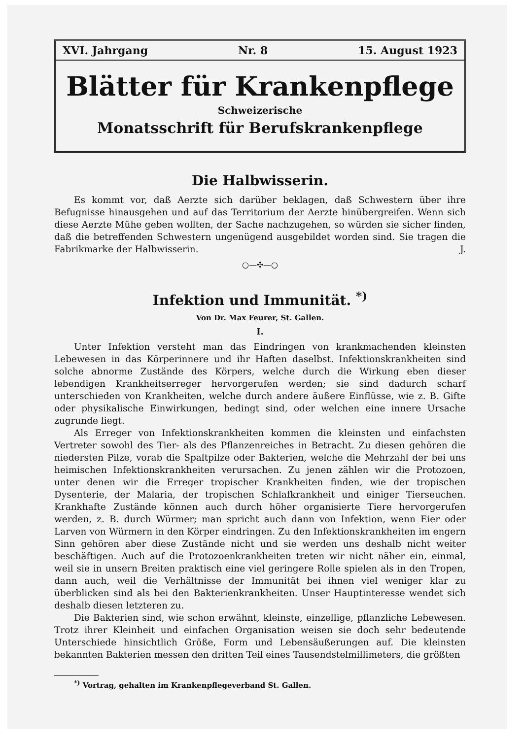XVI. Jahrgang Nr. 8 15. August 1923
Blätter für Krankenpflege
Schweizerische
Monatsschrift für Berufskrankenpflege
Die Halbwisserin.
Es kommt vor, daß Aerzte sich darüber beklagen, daß Schwestern über ihre Befugnisse hinausgehen und auf das Territorium der Aerzte hinübergreifen. Wenn sich diese Aerzte Mühe geben wollten, der Sache nachzugehen, so würden sie sicher finden, daß die betreffenden Schwestern ungenügend ausgebildet worden sind. Sie tragen die Fabrikmarke der Halbwisserin. J.
○—✣—○
Infektion und Immunität. <sup>*)</sup>
Von Dr. Max Feurer, St. Gallen.
I.
Unter Infektion versteht man das Eindringen von krankmachenden kleinsten Lebewesen in das Körperinnere und ihr Haften daselbst. Infektionskrankheiten sind solche abnorme Zustände des Körpers, welche durch die Wirkung eben dieser lebendigen Krankheitserreger hervorgerufen werden; sie sind dadurch scharf unterschieden von Krankheiten, welche durch andere äußere Einflüsse, wie z. B. Gifte oder physikalische Einwirkungen, bedingt sind, oder welchen eine innere Ursache zugrunde liegt.
Als Erreger von Infektionskrankheiten kommen die kleinsten und einfachsten Vertreter sowohl des Tier- als des Pflanzenreiches in Betracht. Zu diesen gehören die niedersten Pilze, vorab die Spaltpilze oder Bakterien, welche die Mehrzahl der bei uns heimischen Infektionskrankheiten verursachen. Zu jenen zählen wir die Protozoen, unter denen wir die Erreger tropischer Krankheiten finden, wie der tropischen Dysenterie, der Malaria, der tropischen Schlafkrankheit und einiger Tierseuchen. Krankhafte Zustände können auch durch höher organisierte Tiere hervorgerufen werden, z. B. durch Würmer; man spricht auch dann von Infektion, wenn Eier oder Larven von Würmern in den Körper eindringen. Zu den Infektionskrankheiten im engern Sinn gehören aber diese Zustände nicht und sie werden uns deshalb nicht weiter beschäftigen. Auch auf die Protozoenkrankheiten treten wir nicht näher ein, einmal, weil sie in unsern Breiten praktisch eine viel geringere Rolle spielen als in den Tropen, dann auch, weil die Verhältnisse der Immunität bei ihnen viel weniger klar zu überblicken sind als bei den Bakterienkrankheiten. Unser Hauptinteresse wendet sich deshalb diesen letzteren zu.
Die Bakterien sind, wie schon erwähnt, kleinste, einzellige, pflanzliche Lebewesen. Trotz ihrer Kleinheit und einfachen Organisation weisen sie doch sehr bedeutende Unterschiede hinsichtlich Größe, Form und Lebensäußerungen auf. Die kleinsten bekannten Bakterien messen den dritten Teil eines Tausendstelmillimeters, die größten
<sup>*)</sup> Vortrag, gehalten im Krankenpflegeverband St. Gallen.